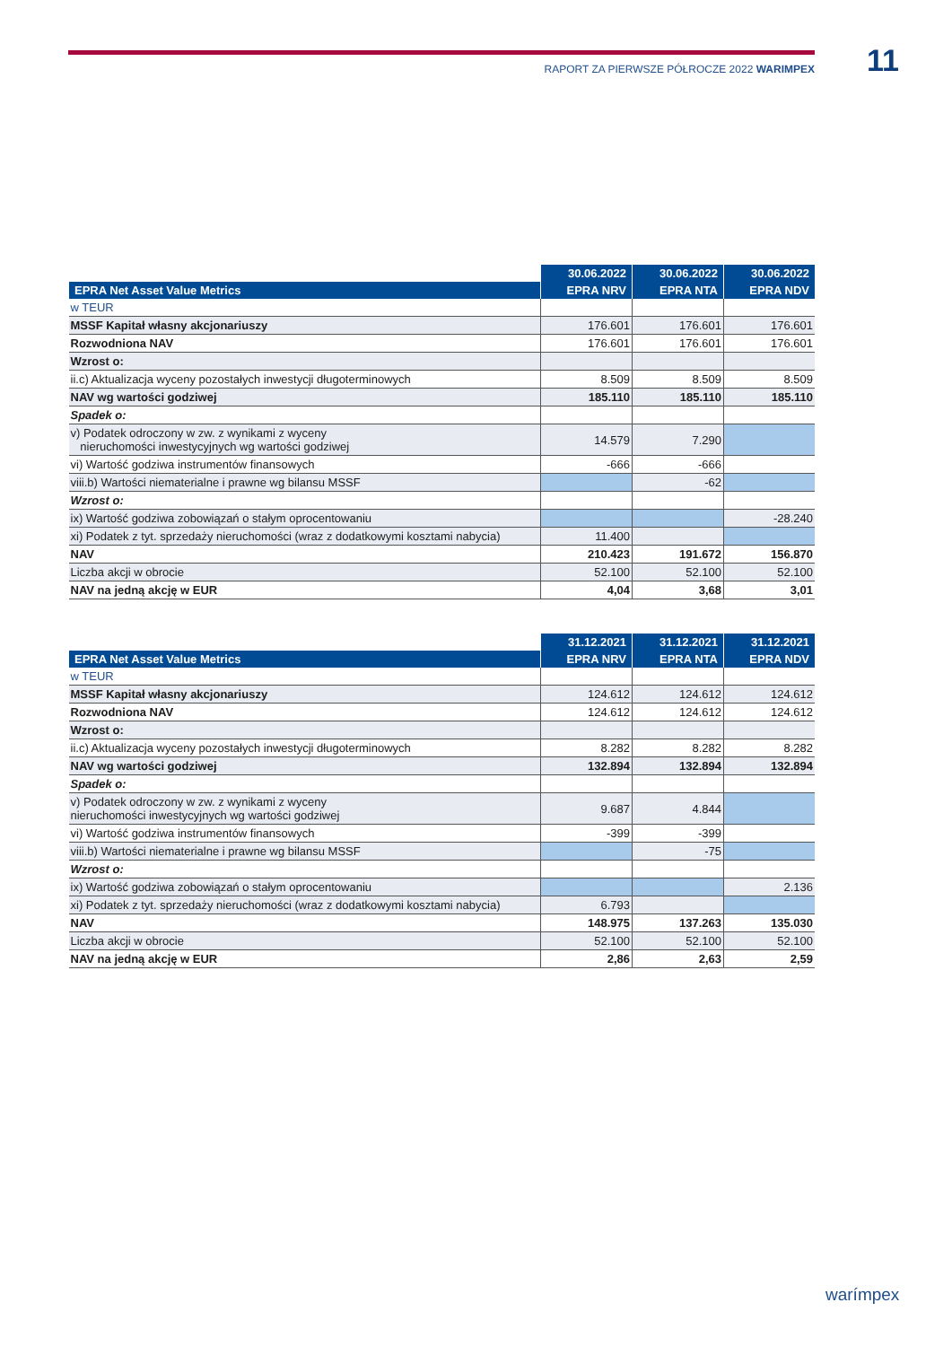RAPORT ZA PIERWSZE PÓŁROCZE 2022 WARIMPEX 11
| | 30.06.2022 | 30.06.2022 | 30.06.2022 |
| --- | --- | --- | --- |
| EPRA Net Asset Value Metrics | EPRA NRV | EPRA NTA | EPRA NDV |
| w TEUR | | | |
| MSSF Kapitał własny akcjonariuszy | 176.601 | 176.601 | 176.601 |
| Rozwodniona NAV | 176.601 | 176.601 | 176.601 |
| Wzrost o: | | | |
| ii.c) Aktualizacja wyceny pozostałych inwestycji długoterminowych | 8.509 | 8.509 | 8.509 |
| NAV wg wartości godziwej | 185.110 | 185.110 | 185.110 |
| Spadek o: | | | |
| v) Podatek odroczony w zw. z wynikami z wyceny nieruchomości inwestycyjnych wg wartości godziwej | 14.579 | 7.290 | |
| vi) Wartość godziwa instrumentów finansowych | -666 | -666 | |
| viii.b) Wartości niematerialne i prawne wg bilansu MSSF | | -62 | |
| Wzrost o: | | | |
| ix) Wartość godziwa zobowiązań o stałym oprocentowaniu | | | -28.240 |
| xi) Podatek z tyt. sprzedaży nieruchomości (wraz z dodatkowymi kosztami nabycia) | 11.400 | | |
| NAV | 210.423 | 191.672 | 156.870 |
| Liczba akcji w obrocie | 52.100 | 52.100 | 52.100 |
| NAV na jedną akcję w EUR | 4,04 | 3,68 | 3,01 |
| | 31.12.2021 | 31.12.2021 | 31.12.2021 |
| --- | --- | --- | --- |
| EPRA Net Asset Value Metrics | EPRA NRV | EPRA NTA | EPRA NDV |
| w TEUR | | | |
| MSSF Kapitał własny akcjonariuszy | 124.612 | 124.612 | 124.612 |
| Rozwodniona NAV | 124.612 | 124.612 | 124.612 |
| Wzrost o: | | | |
| ii.c) Aktualizacja wyceny pozostałych inwestycji długoterminowych | 8.282 | 8.282 | 8.282 |
| NAV wg wartości godziwej | 132.894 | 132.894 | 132.894 |
| Spadek o: | | | |
| v) Podatek odroczony w zw. z wynikami z wyceny nieruchomości inwestycyjnych wg wartości godziwej | 9.687 | 4.844 | |
| vi) Wartość godziwa instrumentów finansowych | -399 | -399 | |
| viii.b) Wartości niematerialne i prawne wg bilansu MSSF | | -75 | |
| Wzrost o: | | | |
| ix) Wartość godziwa zobowiązań o stałym oprocentowaniu | | | 2.136 |
| xi) Podatek z tyt. sprzedaży nieruchomości (wraz z dodatkowymi kosztami nabycia) | 6.793 | | |
| NAV | 148.975 | 137.263 | 135.030 |
| Liczba akcji w obrocie | 52.100 | 52.100 | 52.100 |
| NAV na jedną akcję w EUR | 2,86 | 2,63 | 2,59 |
warímpex